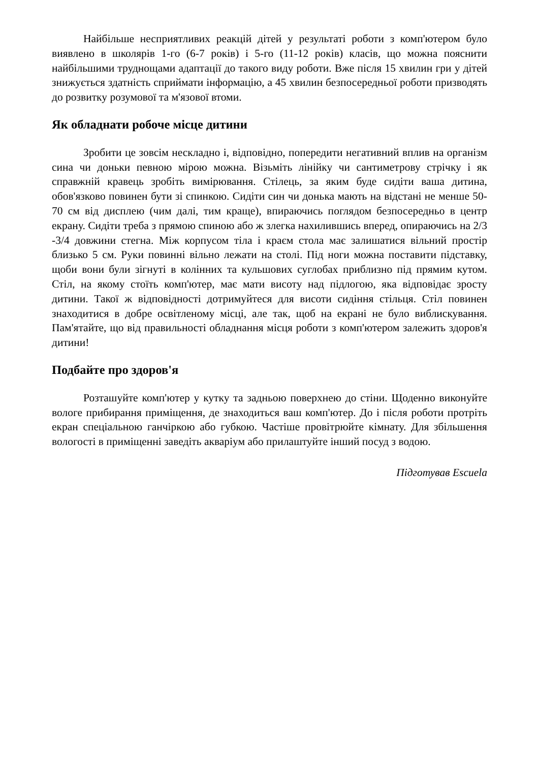Найбільше несприятливих реакцій дітей у результаті роботи з комп'ютером було виявлено в школярів 1-го (6-7 років) і 5-го (11-12 років) класів, що можна пояснити найбільшими труднощами адаптації до такого виду роботи. Вже після 15 хвилин гри у дітей знижується здатність сприймати інформацію, а 45 хвилин безпосередньої роботи призводять до розвитку розумової та м'язової втоми.
Як обладнати робоче місце дитини
Зробити це зовсім нескладно і, відповідно, попередити негативний вплив на організм сина чи доньки певною мірою можна. Візьміть лінійку чи сантиметрову стрічку і як справжній кравець зробіть вимірювання. Стілець, за яким буде сидіти ваша дитина, обов'язково повинен бути зі спинкою. Сидіти син чи донька мають на відстані не менше 50-70 см від дисплею (чим далі, тим краще), впираючись поглядом безпосередньо в центр екрану. Сидіти треба з прямою спиною або ж злегка нахилившись вперед, опираючись на 2/3 -3/4 довжини стегна. Між корпусом тіла і краєм стола має залишатися вільний простір близько 5 см. Руки повинні вільно лежати на столі. Під ноги можна поставити підставку, щоби вони були зігнуті в колінних та кульшових суглобах приблизно під прямим кутом. Стіл, на якому стоїть комп'ютер, має мати висоту над підлогою, яка відповідає зросту дитини. Такої ж відповідності дотримуйтеся для висоти сидіння стільця. Стіл повинен знаходитися в добре освітленому місці, але так, щоб на екрані не було виблискування. Пам'ятайте, що від правильності обладнання місця роботи з комп'ютером залежить здоров'я дитини!
Подбайте про здоров'я
Розташуйте комп'ютер у кутку та задньою поверхнею до стіни. Щоденно виконуйте вологе прибирання приміщення, де знаходиться ваш комп'ютер. До і після роботи протріть екран спеціальною ганчіркою або губкою. Частіше провітрюйте кімнату. Для збільшення вологості в приміщенні заведіть акваріум або прилаштуйте інший посуд з водою.
Підготував Escuela